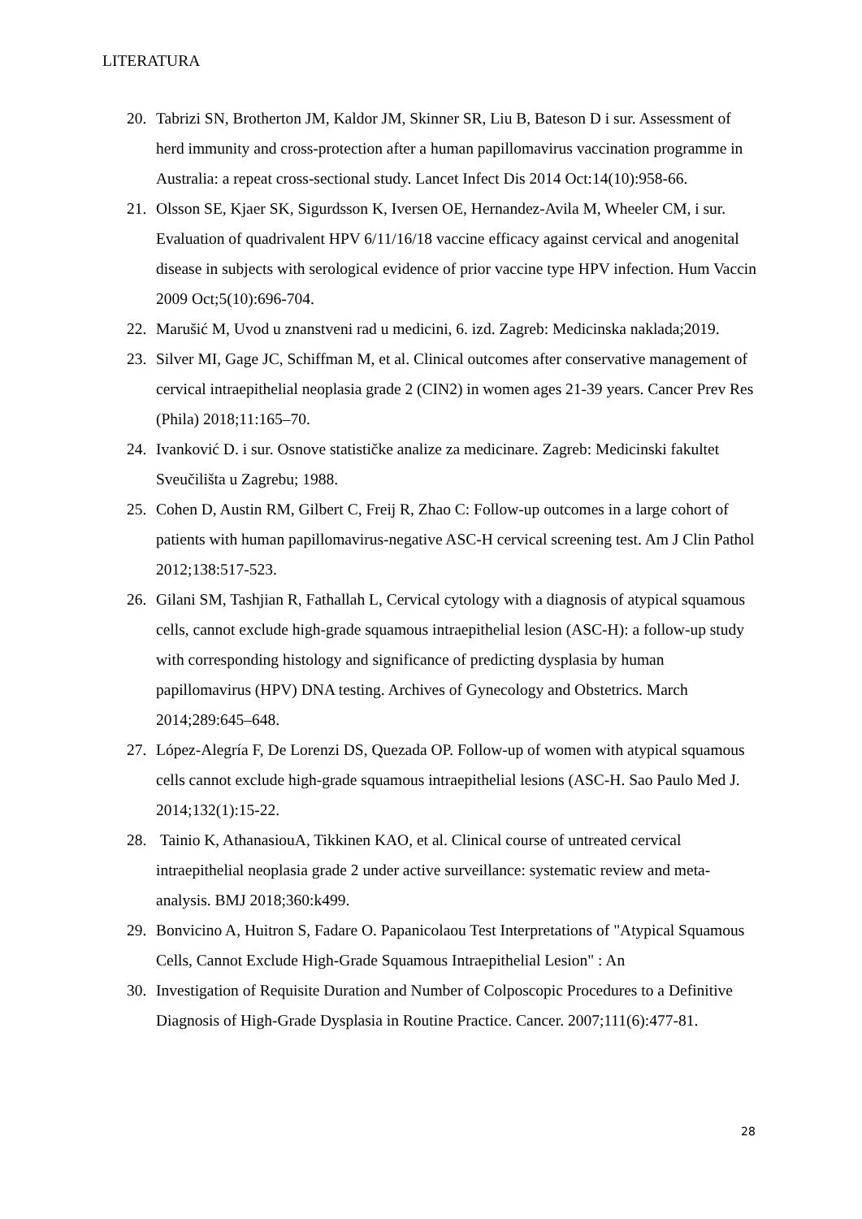LITERATURA
20. Tabrizi SN, Brotherton JM, Kaldor JM, Skinner SR, Liu B, Bateson D i sur. Assessment of herd immunity and cross-protection after a human papillomavirus vaccination programme in Australia: a repeat cross-sectional study. Lancet Infect Dis 2014 Oct:14(10):958-66.
21. Olsson SE, Kjaer SK, Sigurdsson K, Iversen OE, Hernandez-Avila M, Wheeler CM, i sur. Evaluation of quadrivalent HPV 6/11/16/18 vaccine efficacy against cervical and anogenital disease in subjects with serological evidence of prior vaccine type HPV infection. Hum Vaccin 2009 Oct;5(10):696-704.
22. Marušić M, Uvod u znanstveni rad u medicini, 6. izd. Zagreb: Medicinska naklada;2019.
23. Silver MI, Gage JC, Schiffman M, et al. Clinical outcomes after conservative management of cervical intraepithelial neoplasia grade 2 (CIN2) in women ages 21-39 years. Cancer Prev Res (Phila) 2018;11:165–70.
24. Ivanković D. i sur. Osnove statističke analize za medicinare. Zagreb: Medicinski fakultet Sveučilišta u Zagrebu; 1988.
25. Cohen D, Austin RM, Gilbert C, Freij R, Zhao C: Follow-up outcomes in a large cohort of patients with human papillomavirus-negative ASC-H cervical screening test. Am J Clin Pathol 2012;138:517-523.
26. Gilani SM, Tashjian R, Fathallah L, Cervical cytology with a diagnosis of atypical squamous cells, cannot exclude high-grade squamous intraepithelial lesion (ASC-H): a follow-up study with corresponding histology and significance of predicting dysplasia by human papillomavirus (HPV) DNA testing. Archives of Gynecology and Obstetrics. March 2014;289:645–648.
27. López-Alegría F, De Lorenzi DS, Quezada OP. Follow-up of women with atypical squamous cells cannot exclude high-grade squamous intraepithelial lesions (ASC-H. Sao Paulo Med J. 2014;132(1):15-22.
28. Tainio K, AthanasiouA, Tikkinen KAO, et al. Clinical course of untreated cervical intraepithelial neoplasia grade 2 under active surveillance: systematic review and meta-analysis. BMJ 2018;360:k499.
29. Bonvicino A, Huitron S, Fadare O. Papanicolaou Test Interpretations of "Atypical Squamous Cells, Cannot Exclude High-Grade Squamous Intraepithelial Lesion" : An
30. Investigation of Requisite Duration and Number of Colposcopic Procedures to a Definitive Diagnosis of High-Grade Dysplasia in Routine Practice. Cancer. 2007;111(6):477-81.
28